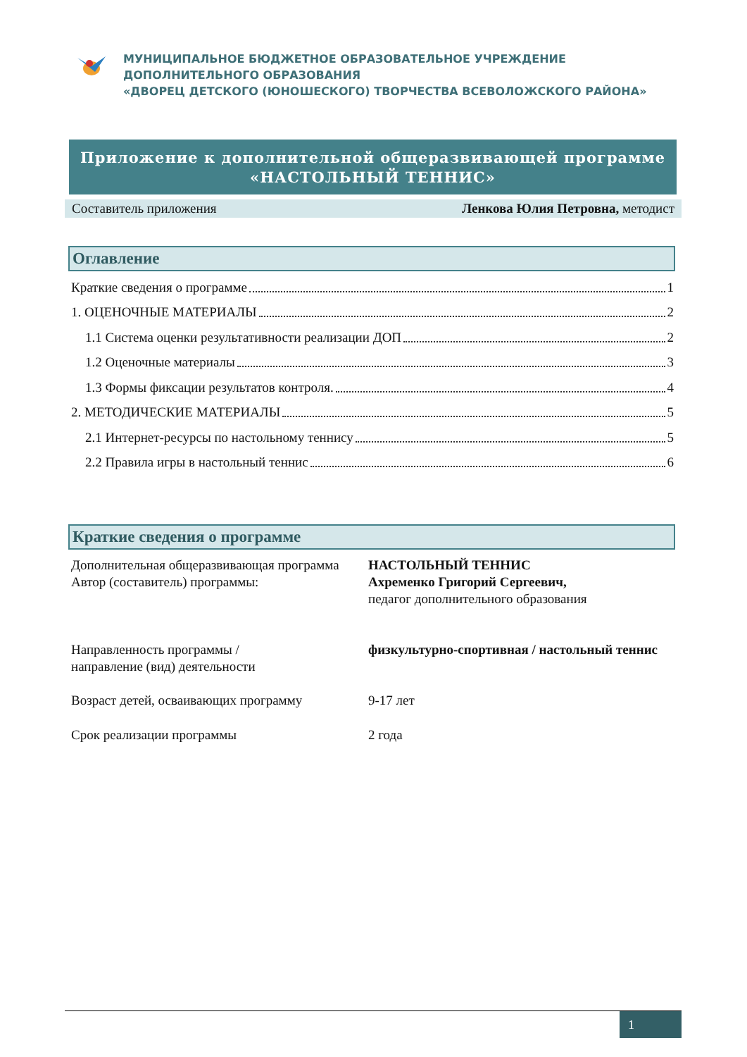МУНИЦИПАЛЬНОЕ БЮДЖЕТНОЕ ОБРАЗОВАТЕЛЬНОЕ УЧРЕЖДЕНИЕ
ДОПОЛНИТЕЛЬНОГО ОБРАЗОВАНИЯ
«ДВОРЕЦ ДЕТСКОГО (ЮНОШЕСКОГО) ТВОРЧЕСТВА ВСЕВОЛОЖСКОГО РАЙОНА»
Приложение к дополнительной общеразвивающей программе
«НАСТОЛЬНЫЙ ТЕННИС»
Составитель приложения Ленкова Юлия Петровна, методист
Оглавление
Краткие сведения о программе 1
1. ОЦЕНОЧНЫЕ МАТЕРИАЛЫ 2
1.1 Система оценки результативности реализации ДОП 2
1.2 Оценочные материалы 3
1.3 Формы фиксации результатов контроля. 4
2. МЕТОДИЧЕСКИЕ МАТЕРИАЛЫ 5
2.1 Интернет-ресурсы по настольному теннису 5
2.2 Правила игры в настольный теннис 6
Краткие сведения о программе
Дополнительная общеразвивающая программа
НАСТОЛЬНЫЙ ТЕННИС
Автор (составитель) программы: Ахременко Григорий Сергеевич,
педагог дополнительного образования
Направленность программы /
направление (вид) деятельности
физкультурно-спортивная / настольный теннис
Возраст детей, осваивающих программу 9-17 лет
Срок реализации программы 2 года
1